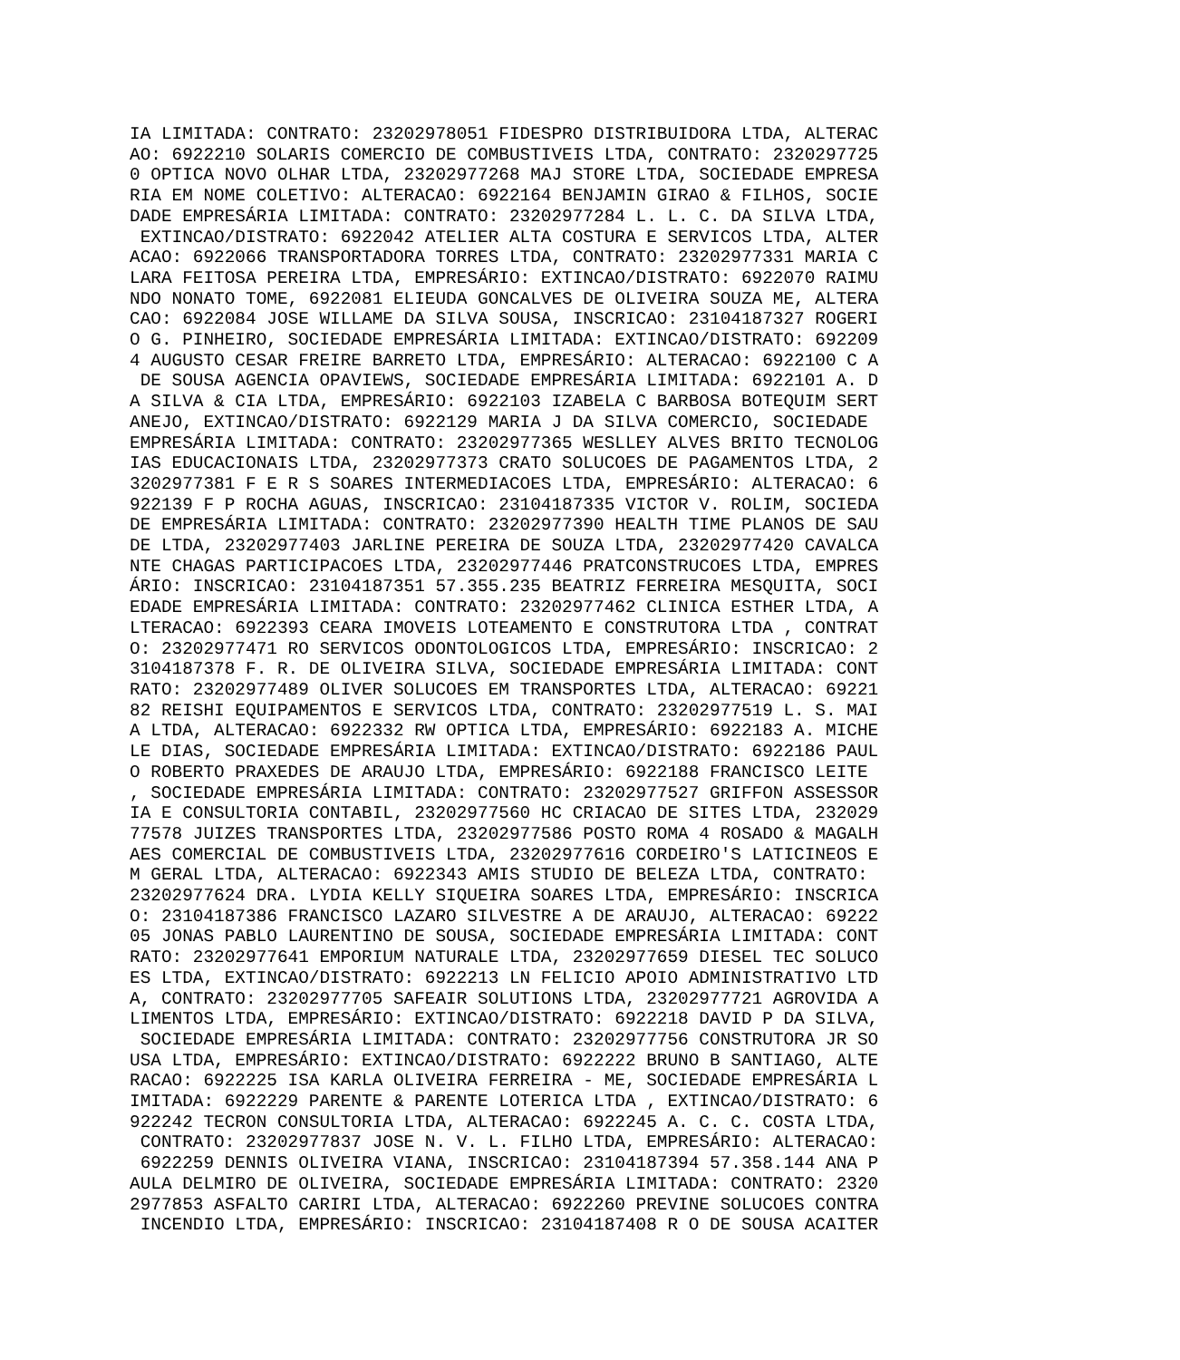IA LIMITADA: CONTRATO: 23202978051 FIDESPRO DISTRIBUIDORA LTDA, ALTERAC
AO: 6922210 SOLARIS COMERCIO DE COMBUSTIVEIS LTDA, CONTRATO: 2320297725
0 OPTICA NOVO OLHAR LTDA, 23202977268 MAJ STORE LTDA, SOCIEDADE EMPRESA
RIA EM NOME COLETIVO: ALTERACAO: 6922164 BENJAMIN GIRAO & FILHOS, SOCIE
DADE EMPRESÁRIA LIMITADA: CONTRATO: 23202977284 L. L. C. DA SILVA LTDA,
 EXTINCAO/DISTRATO: 6922042 ATELIER ALTA COSTURA E SERVICOS LTDA, ALTER
ACAO: 6922066 TRANSPORTADORA TORRES LTDA, CONTRATO: 23202977331 MARIA C
LARA FEITOSA PEREIRA LTDA, EMPRESÁRIO: EXTINCAO/DISTRATO: 6922070 RAIMU
NDO NONATO TOME, 6922081 ELIEUDA GONCALVES DE OLIVEIRA SOUZA ME, ALTERA
CAO: 6922084 JOSE WILLAME DA SILVA SOUSA, INSCRICAO: 23104187327 ROGERI
O G. PINHEIRO, SOCIEDADE EMPRESÁRIA LIMITADA: EXTINCAO/DISTRATO: 692209
4 AUGUSTO CESAR FREIRE BARRETO LTDA, EMPRESÁRIO: ALTERACAO: 6922100 C A
 DE SOUSA AGENCIA OPAVIEWS, SOCIEDADE EMPRESÁRIA LIMITADA: 6922101 A. D
A SILVA & CIA LTDA, EMPRESÁRIO: 6922103 IZABELA C BARBOSA BOTEQUIM SERT
ANEJO, EXTINCAO/DISTRATO: 6922129 MARIA J DA SILVA COMERCIO, SOCIEDADE 
EMPRESÁRIA LIMITADA: CONTRATO: 23202977365 WESLLEY ALVES BRITO TECNOLOG
IAS EDUCACIONAIS LTDA, 23202977373 CRATO SOLUCOES DE PAGAMENTOS LTDA, 2
3202977381 F E R S SOARES INTERMEDIACOES LTDA, EMPRESÁRIO: ALTERACAO: 6
922139 F P ROCHA AGUAS, INSCRICAO: 23104187335 VICTOR V. ROLIM, SOCIEDA
DE EMPRESÁRIA LIMITADA: CONTRATO: 23202977390 HEALTH TIME PLANOS DE SAU
DE LTDA, 23202977403 JARLINE PEREIRA DE SOUZA LTDA, 23202977420 CAVALCA
NTE CHAGAS PARTICIPACOES LTDA, 23202977446 PRATCONSTRUCOES LTDA, EMPRES
ÁRIO: INSCRICAO: 23104187351 57.355.235 BEATRIZ FERREIRA MESQUITA, SOCI
EDADE EMPRESÁRIA LIMITADA: CONTRATO: 23202977462 CLINICA ESTHER LTDA, A
LTERACAO: 6922393 CEARA IMOVEIS LOTEAMENTO E CONSTRUTORA LTDA , CONTRAT
O: 23202977471 RO SERVICOS ODONTOLOGICOS LTDA, EMPRESÁRIO: INSCRICAO: 2
3104187378 F. R. DE OLIVEIRA SILVA, SOCIEDADE EMPRESÁRIA LIMITADA: CONT
RATO: 23202977489 OLIVER SOLUCOES EM TRANSPORTES LTDA, ALTERACAO: 69221
82 REISHI EQUIPAMENTOS E SERVICOS LTDA, CONTRATO: 23202977519 L. S. MAI
A LTDA, ALTERACAO: 6922332 RW OPTICA LTDA, EMPRESÁRIO: 6922183 A. MICHE
LE DIAS, SOCIEDADE EMPRESÁRIA LIMITADA: EXTINCAO/DISTRATO: 6922186 PAUL
O ROBERTO PRAXEDES DE ARAUJO LTDA, EMPRESÁRIO: 6922188 FRANCISCO LEITE 
, SOCIEDADE EMPRESÁRIA LIMITADA: CONTRATO: 23202977527 GRIFFON ASSESSOR
IA E CONSULTORIA CONTABIL, 23202977560 HC CRIACAO DE SITES LTDA, 232029
77578 JUIZES TRANSPORTES LTDA, 23202977586 POSTO ROMA 4 ROSADO & MAGALH
AES COMERCIAL DE COMBUSTIVEIS LTDA, 23202977616 CORDEIRO'S LATICINEOS E
M GERAL LTDA, ALTERACAO: 6922343 AMIS STUDIO DE BELEZA LTDA, CONTRATO: 
23202977624 DRA. LYDIA KELLY SIQUEIRA SOARES LTDA, EMPRESÁRIO: INSCRICA
O: 23104187386 FRANCISCO LAZARO SILVESTRE A DE ARAUJO, ALTERACAO: 69222
05 JONAS PABLO LAURENTINO DE SOUSA, SOCIEDADE EMPRESÁRIA LIMITADA: CONT
RATO: 23202977641 EMPORIUM NATURALE LTDA, 23202977659 DIESEL TEC SOLUCO
ES LTDA, EXTINCAO/DISTRATO: 6922213 LN FELICIO APOIO ADMINISTRATIVO LTD
A, CONTRATO: 23202977705 SAFEAIR SOLUTIONS LTDA, 23202977721 AGROVIDA A
LIMENTOS LTDA, EMPRESÁRIO: EXTINCAO/DISTRATO: 6922218 DAVID P DA SILVA,
 SOCIEDADE EMPRESÁRIA LIMITADA: CONTRATO: 23202977756 CONSTRUTORA JR SO
USA LTDA, EMPRESÁRIO: EXTINCAO/DISTRATO: 6922222 BRUNO B SANTIAGO, ALTE
RACAO: 6922225 ISA KARLA OLIVEIRA FERREIRA - ME, SOCIEDADE EMPRESÁRIA L
IMITADA: 6922229 PARENTE & PARENTE LOTERICA LTDA , EXTINCAO/DISTRATO: 6
922242 TECRON CONSULTORIA LTDA, ALTERACAO: 6922245 A. C. C. COSTA LTDA,
 CONTRATO: 23202977837 JOSE N. V. L. FILHO LTDA, EMPRESÁRIO: ALTERACAO:
 6922259 DENNIS OLIVEIRA VIANA, INSCRICAO: 23104187394 57.358.144 ANA P
AULA DELMIRO DE OLIVEIRA, SOCIEDADE EMPRESÁRIA LIMITADA: CONTRATO: 2320
2977853 ASFALTO CARIRI LTDA, ALTERACAO: 6922260 PREVINE SOLUCOES CONTRA
 INCENDIO LTDA, EMPRESÁRIO: INSCRICAO: 23104187408 R O DE SOUSA ACAITER